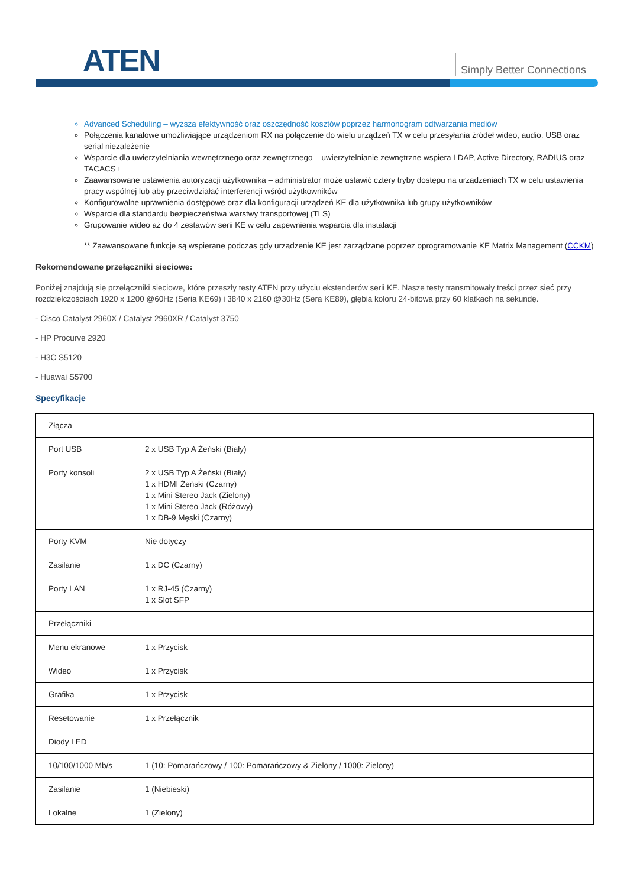ATEN Simply Better Connections
Advanced Scheduling – wyższa efektywność oraz oszczędność kosztów poprzez harmonogram odtwarzania mediów
Połączenia kanałowe umożliwiające urządzeniom RX na połączenie do wielu urządzeń TX w celu przesyłania źródeł wideo, audio, USB oraz serial niezależenie
Wsparcie dla uwierzytelniania wewnętrznego oraz zewnętrznego – uwierzytelnianie zewnętrzne wspiera LDAP, Active Directory, RADIUS oraz TACACS+
Zaawansowane ustawienia autoryzacji użytkownika – administrator może ustawić cztery tryby dostępu na urządzeniach TX w celu ustawienia pracy wspólnej lub aby przeciwdziałać interferencji wśród użytkowników
Konfigurowalne uprawnienia dostępowe oraz dla konfiguracji urządzeń KE dla użytkownika lub grupy użytkowników
Wsparcie dla standardu bezpieczeństwa warstwy transportowej (TLS)
Grupowanie wideo aż do 4 zestawów serii KE w celu zapewnienia wsparcia dla instalacji
** Zaawansowane funkcje są wspierane podczas gdy urządzenie KE jest zarządzane poprzez oprogramowanie KE Matrix Management (CCKM)
Rekomendowane przełączniki sieciowe:
Poniżej znajdują się przełączniki sieciowe, które przeszły testy ATEN przy użyciu ekstenderów serii KE. Nasze testy transmitowały treści przez sieć przy rozdzielczościach 1920 x 1200 @60Hz (Seria KE69) i 3840 x 2160 @30Hz (Sera KE89), głębia koloru 24-bitowa przy 60 klatkach na sekundę.
- Cisco Catalyst 2960X / Catalyst 2960XR / Catalyst 3750
- HP Procurve 2920
- H3C S5120
- Huawai S5700
Specyfikacje
| Złącza | |
| Port USB | 2 x USB Typ A Żeński (Biały) |
| Porty konsoli | 2 x USB Typ A Żeński (Biały) 1 x HDMI Żeński (Czarny) 1 x Mini Stereo Jack (Zielony) 1 x Mini Stereo Jack (Różowy) 1 x DB-9 Męski (Czarny) |
| Porty KVM | Nie dotyczy |
| Zasilanie | 1 x DC (Czarny) |
| Porty LAN | 1 x RJ-45 (Czarny) 1 x Slot SFP |
| Przełączniki | |
| Menu ekranowe | 1 x Przycisk |
| Wideo | 1 x Przycisk |
| Grafika | 1 x Przycisk |
| Resetowanie | 1 x Przełącznik |
| Diody LED | |
| 10/100/1000 Mb/s | 1 (10: Pomarańczowy / 100: Pomarańczowy & Zielony / 1000: Zielony) |
| Zasilanie | 1 (Niebieski) |
| Lokalne | 1 (Zielony) |